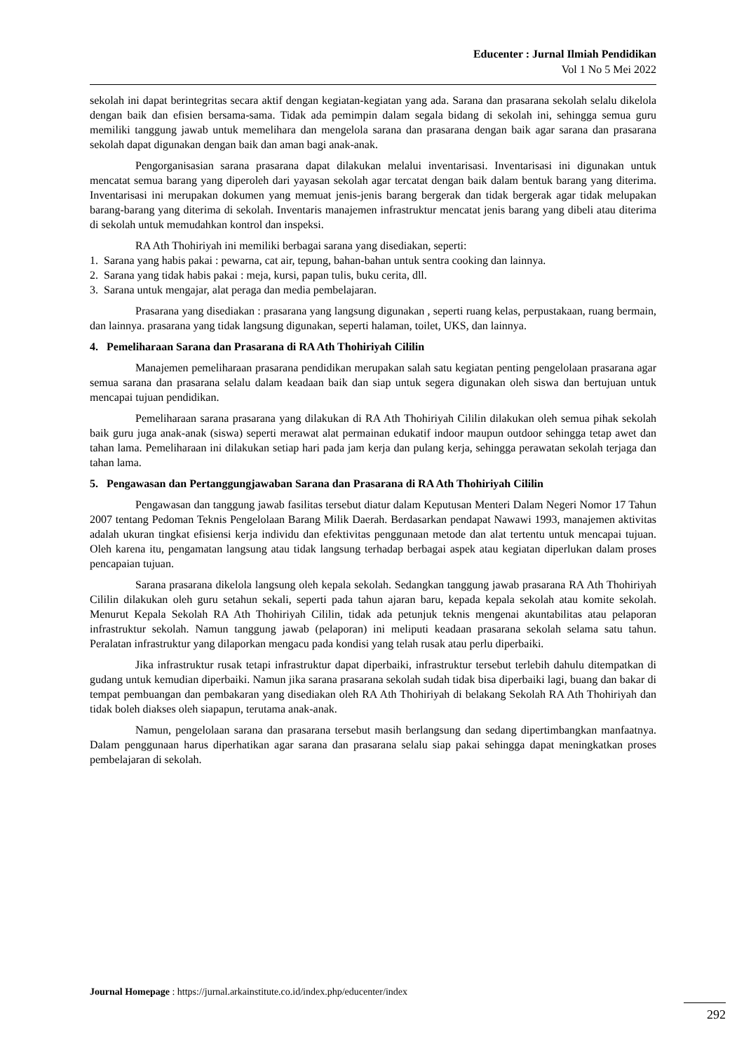Educenter : Jurnal Ilmiah Pendidikan
Vol 1 No 5 Mei 2022
sekolah ini dapat berintegritas secara aktif dengan kegiatan-kegiatan yang ada. Sarana dan prasarana sekolah selalu dikelola dengan baik dan efisien bersama-sama. Tidak ada pemimpin dalam segala bidang di sekolah ini, sehingga semua guru memiliki tanggung jawab untuk memelihara dan mengelola sarana dan prasarana dengan baik agar sarana dan prasarana sekolah dapat digunakan dengan baik dan aman bagi anak-anak.
Pengorganisasian sarana prasarana dapat dilakukan melalui inventarisasi. Inventarisasi ini digunakan untuk mencatat semua barang yang diperoleh dari yayasan sekolah agar tercatat dengan baik dalam bentuk barang yang diterima. Inventarisasi ini merupakan dokumen yang memuat jenis-jenis barang bergerak dan tidak bergerak agar tidak melupakan barang-barang yang diterima di sekolah. Inventaris manajemen infrastruktur mencatat jenis barang yang dibeli atau diterima di sekolah untuk memudahkan kontrol dan inspeksi.
RA Ath Thohiriyah ini memiliki berbagai sarana yang disediakan, seperti:
1. Sarana yang habis pakai : pewarna, cat air, tepung, bahan-bahan untuk sentra cooking dan lainnya.
2. Sarana yang tidak habis pakai : meja, kursi, papan tulis, buku cerita, dll.
3. Sarana untuk mengajar, alat peraga dan media pembelajaran.
Prasarana yang disediakan : prasarana yang langsung digunakan , seperti ruang kelas, perpustakaan, ruang bermain, dan lainnya. prasarana yang tidak langsung digunakan, seperti halaman, toilet, UKS, dan lainnya.
4. Pemeliharaan Sarana dan Prasarana di RA Ath Thohiriyah Cililin
Manajemen pemeliharaan prasarana pendidikan merupakan salah satu kegiatan penting pengelolaan prasarana agar semua sarana dan prasarana selalu dalam keadaan baik dan siap untuk segera digunakan oleh siswa dan bertujuan untuk mencapai tujuan pendidikan.
Pemeliharaan sarana prasarana yang dilakukan di RA Ath Thohiriyah Cililin dilakukan oleh semua pihak sekolah baik guru juga anak-anak (siswa) seperti merawat alat permainan edukatif indoor maupun outdoor sehingga tetap awet dan tahan lama. Pemeliharaan ini dilakukan setiap hari pada jam kerja dan pulang kerja, sehingga perawatan sekolah terjaga dan tahan lama.
5. Pengawasan dan Pertanggungjawaban Sarana dan Prasarana di RA Ath Thohiriyah Cililin
Pengawasan dan tanggung jawab fasilitas tersebut diatur dalam Keputusan Menteri Dalam Negeri Nomor 17 Tahun 2007 tentang Pedoman Teknis Pengelolaan Barang Milik Daerah. Berdasarkan pendapat Nawawi 1993, manajemen aktivitas adalah ukuran tingkat efisiensi kerja individu dan efektivitas penggunaan metode dan alat tertentu untuk mencapai tujuan. Oleh karena itu, pengamatan langsung atau tidak langsung terhadap berbagai aspek atau kegiatan diperlukan dalam proses pencapaian tujuan.
Sarana prasarana dikelola langsung oleh kepala sekolah. Sedangkan tanggung jawab prasarana RA Ath Thohiriyah Cililin dilakukan oleh guru setahun sekali, seperti pada tahun ajaran baru, kepada kepala sekolah atau komite sekolah. Menurut Kepala Sekolah RA Ath Thohiriyah Cililin, tidak ada petunjuk teknis mengenai akuntabilitas atau pelaporan infrastruktur sekolah. Namun tanggung jawab (pelaporan) ini meliputi keadaan prasarana sekolah selama satu tahun. Peralatan infrastruktur yang dilaporkan mengacu pada kondisi yang telah rusak atau perlu diperbaiki.
Jika infrastruktur rusak tetapi infrastruktur dapat diperbaiki, infrastruktur tersebut terlebih dahulu ditempatkan di gudang untuk kemudian diperbaiki. Namun jika sarana prasarana sekolah sudah tidak bisa diperbaiki lagi, buang dan bakar di tempat pembuangan dan pembakaran yang disediakan oleh RA Ath Thohiriyah di belakang Sekolah RA Ath Thohiriyah dan tidak boleh diakses oleh siapapun, terutama anak-anak.
Namun, pengelolaan sarana dan prasarana tersebut masih berlangsung dan sedang dipertimbangkan manfaatnya. Dalam penggunaan harus diperhatikan agar sarana dan prasarana selalu siap pakai sehingga dapat meningkatkan proses pembelajaran di sekolah.
Journal Homepage : https://jurnal.arkainstitute.co.id/index.php/educenter/index
292